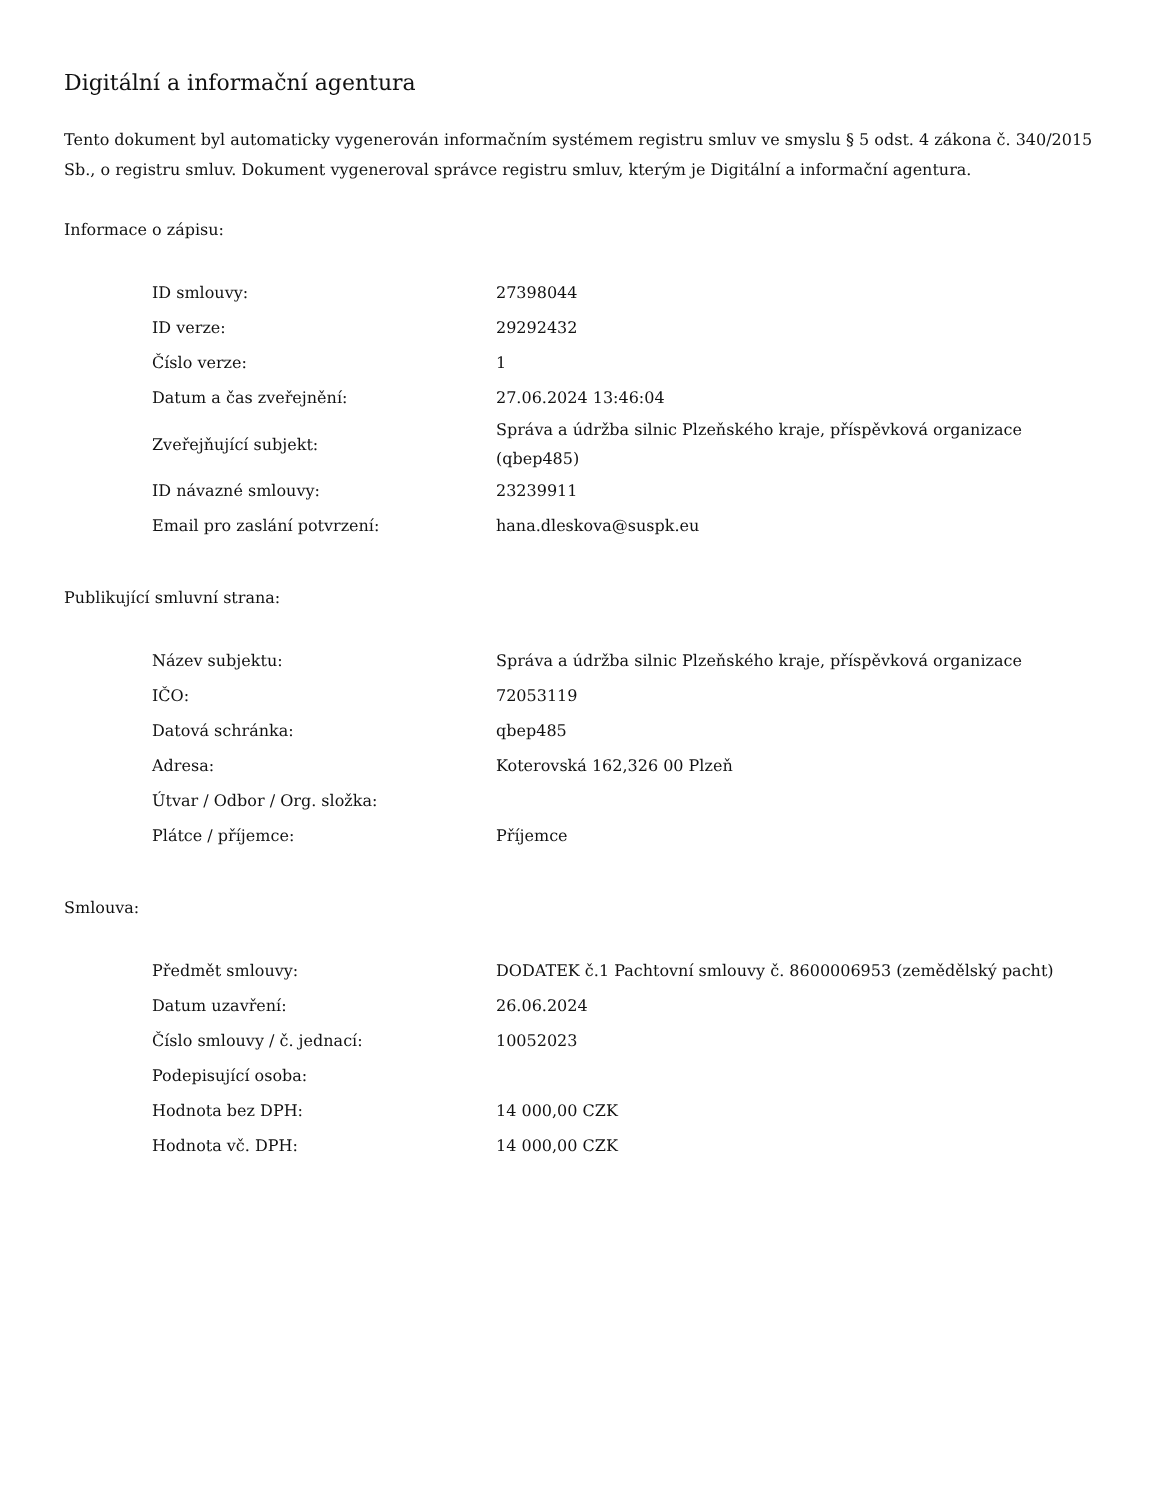Digitální a informační agentura
Tento dokument byl automaticky vygenerován informačním systémem registru smluv ve smyslu § 5 odst. 4 zákona č. 340/2015 Sb., o registru smluv. Dokument vygeneroval správce registru smluv, kterým je Digitální a informační agentura.
Informace o zápisu:
| ID smlouvy: | 27398044 |
| ID verze: | 29292432 |
| Číslo verze: | 1 |
| Datum a čas zveřejnění: | 27.06.2024 13:46:04 |
| Zveřejňující subjekt: | Správa a údržba silnic Plzeňského kraje, příspěvková organizace (qbep485) |
| ID návazné smlouvy: | 23239911 |
| Email pro zaslání potvrzení: | hana.dleskova@suspk.eu |
Publikující smluvní strana:
| Název subjektu: | Správa a údržba silnic Plzeňského kraje, příspěvková organizace |
| IČO: | 72053119 |
| Datová schránka: | qbep485 |
| Adresa: | Koterovská 162,326 00 Plzeň |
| Útvar / Odbor / Org. složka: | |
| Plátce / příjemce: | Příjemce |
Smlouva:
| Předmět smlouvy: | DODATEK č.1 Pachtovní smlouvy č. 8600006953 (zemědělský pacht) |
| Datum uzavření: | 26.06.2024 |
| Číslo smlouvy / č. jednací: | 10052023 |
| Podepisující osoba: | |
| Hodnota bez DPH: | 14 000,00 CZK |
| Hodnota vč. DPH: | 14 000,00 CZK |